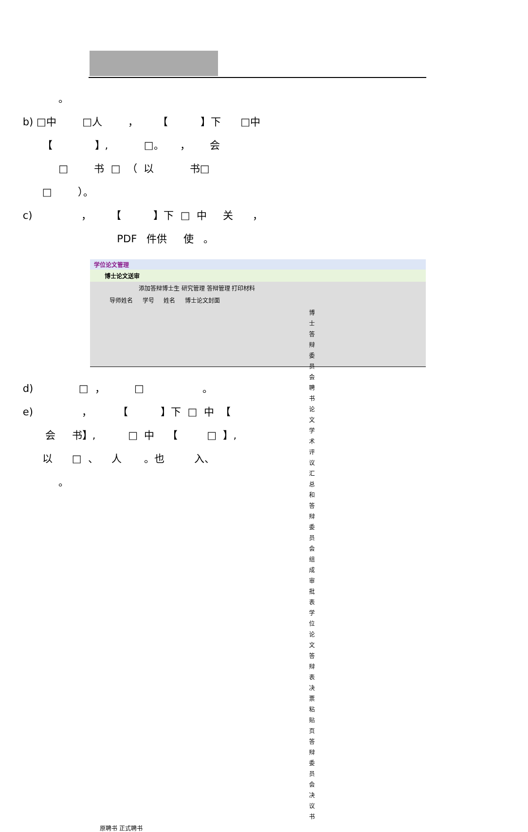。
b) □中 □人 ， 【 】下 □中
【 】, □。 ， 会
□ 书 □ （ 以 书□
□ ）。
c) ， 【 】下 □ 中 关 ，
PDF 件供 使 。
学位论文管理
博士论文送审
添加答辩博士生 研究管理 答辩管理 打印材料
导师姓名 　 学号 　 姓名 　 博士论文封面
博士答辩委员会聘书
论文学术评议汇总和答辩委员会组成审批表
学位论文答辩表决票粘贴页
答辩委员会决议书
原聘书 正式聘书
d) □ ， □ 。
e) ， 【 】下 □ 中 【
会 书】, □ 中 【 □ 】,
以 □ 、 人 。也 入、
。